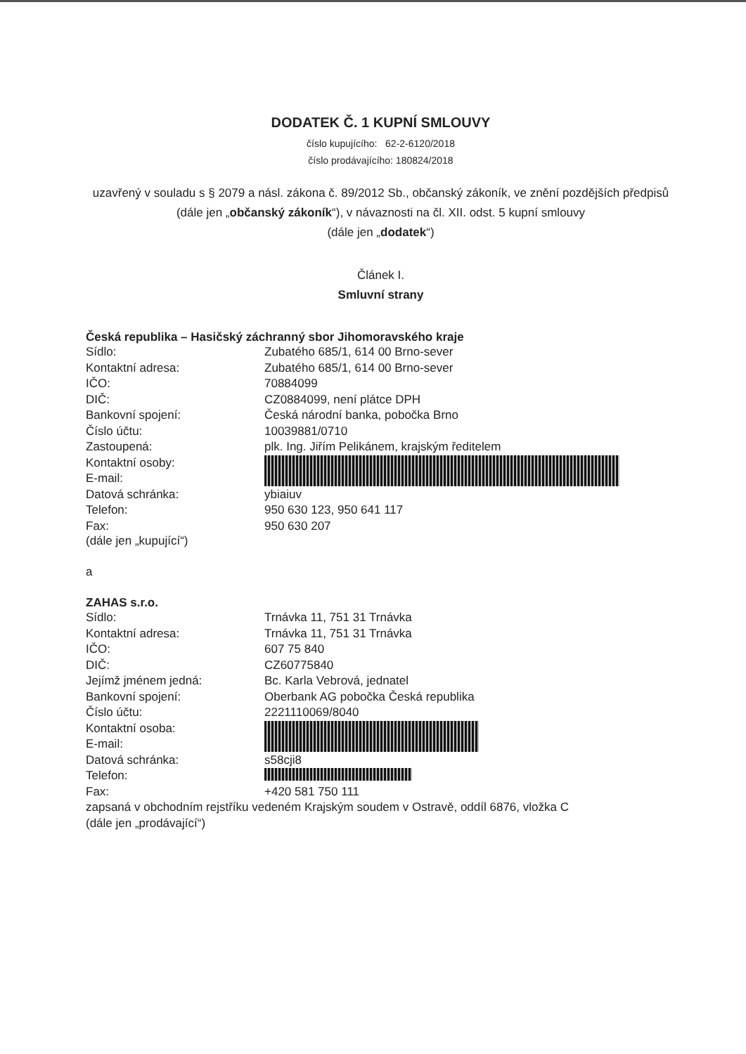DODATEK Č. 1 KUPNÍ SMLOUVY
číslo kupujícího: 62-2-6120/2018
číslo prodávajícího: 180824/2018
uzavřený v souladu s § 2079 a násl. zákona č. 89/2012 Sb., občanský zákoník, ve znění pozdějších předpisů
(dále jen „občanský zákoník“), v návaznosti na čl. XII. odst. 5 kupní smlouvy
(dále jen „dodatek“)
Článek I.
Smluvní strany
Česká republika – Hasičský záchranný sbor Jihomoravského kraje
Sídlo: Zubatého 685/1, 614 00 Brno-sever
Kontaktní adresa: Zubatého 685/1, 614 00 Brno-sever
IČO: 70884099
DIČ: CZ0884099, není plátce DPH
Bankovní spojení: Česká národní banka, pobočka Brno
Číslo účtu: 10039881/0710
Zastoupená: plk. Ing. Jiřím Pelikánem, krajským ředitelem
Kontaktní osoby:
E-mail:
Datová schránka: ybiaiuv
Telefon: 950 630 123, 950 641 117
Fax: 950 630 207
(dále jen „kupující“)
a
ZAHAS s.r.o.
Sídlo: Trnávka 11, 751 31 Trnávka
Kontaktní adresa: Trnávka 11, 751 31 Trnávka
IČO: 607 75 840
DIČ: CZ60775840
Jejímž jménem jedná: Bc. Karla Vebrová, jednatel
Bankovní spojení: Oberbank AG pobočka Česká republika
Číslo účtu: 2221110069/8040
Kontaktní osoba:
E-mail:
Datová schránka: s58cji8
Telefon:
Fax: +420 581 750 111
zapsaná v obchodním rejstříku vedeném Krajským soudem v Ostravě, oddíl 6876, vložka C
(dále jen „prodávající“)